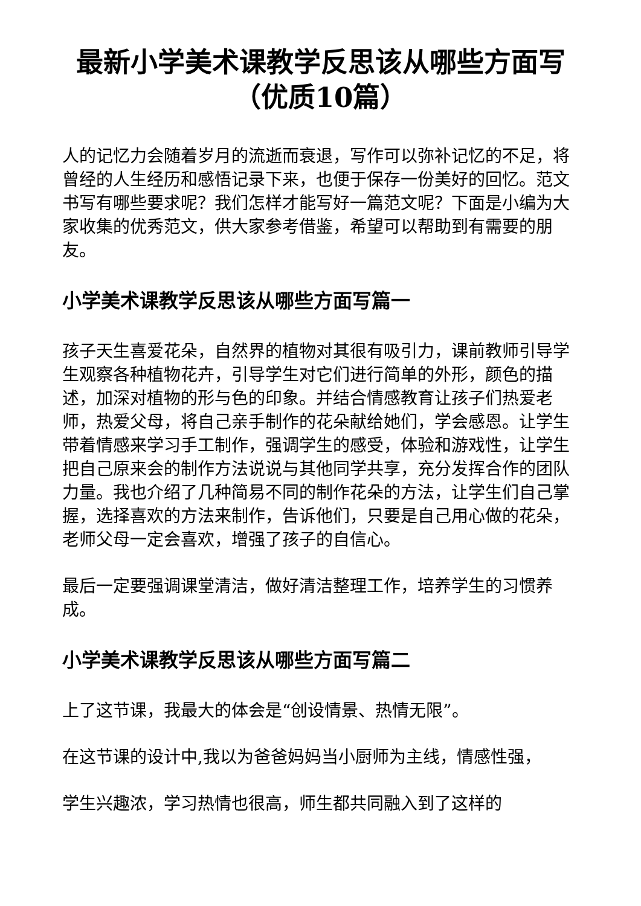最新小学美术课教学反思该从哪些方面写（优质10篇）
人的记忆力会随着岁月的流逝而衰退，写作可以弥补记忆的不足，将曾经的人生经历和感悟记录下来，也便于保存一份美好的回忆。范文书写有哪些要求呢？我们怎样才能写好一篇范文呢？下面是小编为大家收集的优秀范文，供大家参考借鉴，希望可以帮助到有需要的朋友。
小学美术课教学反思该从哪些方面写篇一
孩子天生喜爱花朵，自然界的植物对其很有吸引力，课前教师引导学生观察各种植物花卉，引导学生对它们进行简单的外形，颜色的描述，加深对植物的形与色的印象。并结合情感教育让孩子们热爱老师，热爱父母，将自己亲手制作的花朵献给她们，学会感恩。让学生带着情感来学习手工制作，强调学生的感受，体验和游戏性，让学生把自己原来会的制作方法说说与其他同学共享，充分发挥合作的团队力量。我也介绍了几种简易不同的制作花朵的方法，让学生们自己掌握，选择喜欢的方法来制作，告诉他们，只要是自己用心做的花朵，老师父母一定会喜欢，增强了孩子的自信心。
最后一定要强调课堂清洁，做好清洁整理工作，培养学生的习惯养成。
小学美术课教学反思该从哪些方面写篇二
上了这节课，我最大的体会是“创设情景、热情无限”。
在这节课的设计中,我以为爸爸妈妈当小厨师为主线，情感性强，
学生兴趣浓，学习热情也很高，师生都共同融入到了这样的